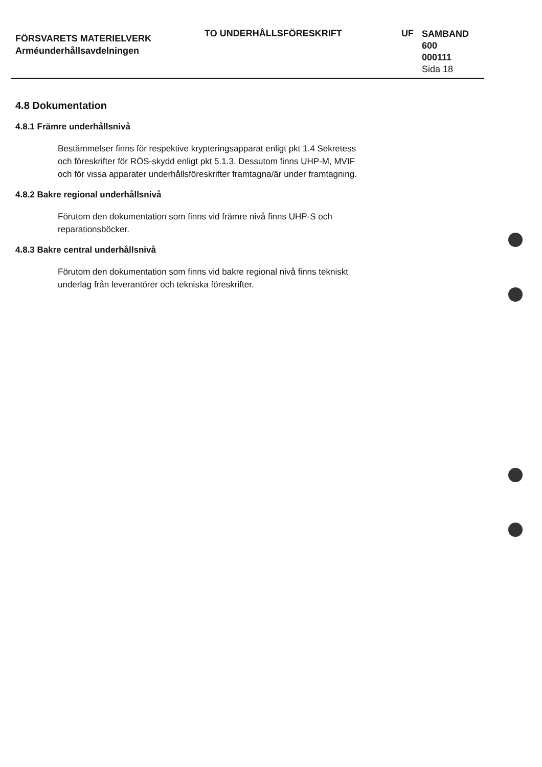FÖRSVARETS MATERIELVERK
Arméunderhållsavdelningen
TO UNDERHÅLLSFÖRESKRIFT UF
SAMBAND
600
000111
Sida 18
4.8 Dokumentation
4.8.1 Främre underhållsnivå
Bestämmelser finns för respektive krypteringsapparat enligt pkt 1.4 Sekretess och föreskrifter för RÖS-skydd enligt pkt 5.1.3. Dessutom finns UHP-M, MVIF och för vissa apparater underhållsföreskrifter framtagna/är under framtagning.
4.8.2 Bakre regional underhållsnivå
Förutom den dokumentation som finns vid främre nivå finns UHP-S och reparationsböcker.
4.8.3 Bakre central underhållsnivå
Förutom den dokumentation som finns vid bakre regional nivå finns tekniskt underlag från leverantörer och tekniska föreskrifter.